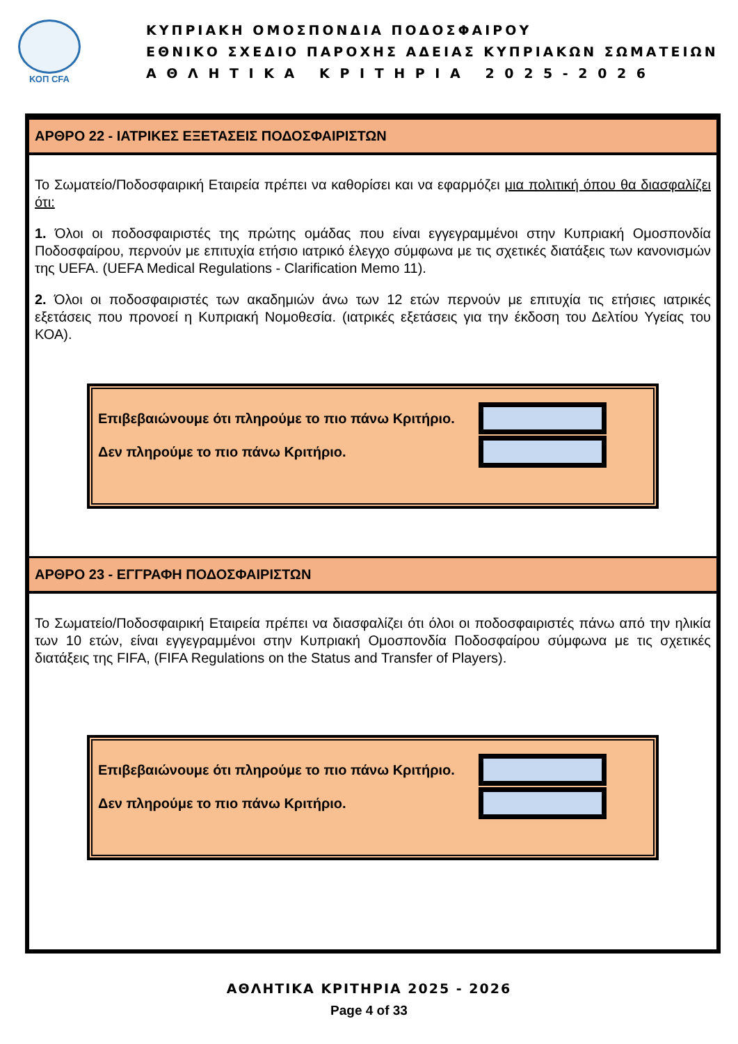ΚΟΠ CFA
ΚΥΠΡΙΑΚΗ ΟΜΟΣΠΟΝΔΙΑ ΠΟΔΟΣΦΑΙΡΟΥ
ΕΘΝΙΚΟ ΣΧΕΔΙΟ ΠΑΡΟΧΗΣ ΑΔΕΙΑΣ ΚΥΠΡΙΑΚΩΝ ΣΩΜΑΤΕΙΩΝ
Α Θ Λ Η Τ Ι Κ Α Κ Ρ Ι Τ Η Ρ Ι Α 2 0 2 5 - 2 0 2 6
ΑΡΘΡΟ 22 - ΙΑΤΡΙΚΕΣ ΕΞΕΤΑΣΕΙΣ ΠΟΔΟΣΦΑΙΡΙΣΤΩΝ
Το Σωματείο/Ποδοσφαιρική Εταιρεία πρέπει να καθορίσει και να εφαρμόζει μια πολιτική όπου θα διασφαλίζει ότι:
1. Όλοι οι ποδοσφαιριστές της πρώτης ομάδας που είναι εγγεγραμμένοι στην Κυπριακή Ομοσπονδία Ποδοσφαίρου, περνούν με επιτυχία ετήσιο ιατρικό έλεγχο σύμφωνα με τις σχετικές διατάξεις των κανονισμών της UEFA. (UEFA Medical Regulations - Clarification Memo 11).
2. Όλοι οι ποδοσφαιριστές των ακαδημιών άνω των 12 ετών περνούν με επιτυχία τις ετήσιες ιατρικές εξετάσεις που προνοεί η Κυπριακή Νομοθεσία. (ιατρικές εξετάσεις για την έκδοση του Δελτίου Υγείας του ΚΟΑ).
Επιβεβαιώνουμε ότι πληρούμε το πιο πάνω Κριτήριο.
Δεν πληρούμε το πιο πάνω Κριτήριο.
ΑΡΘΡΟ 23 - ΕΓΓΡΑΦΗ ΠΟΔΟΣΦΑΙΡΙΣΤΩΝ
Το Σωματείο/Ποδοσφαιρική Εταιρεία πρέπει να διασφαλίζει ότι όλοι οι ποδοσφαιριστές πάνω από την ηλικία των 10 ετών, είναι εγγεγραμμένοι στην Κυπριακή Ομοσπονδία Ποδοσφαίρου σύμφωνα με τις σχετικές διατάξεις της FIFA, (FIFA Regulations on the Status and Transfer of Players).
Επιβεβαιώνουμε ότι πληρούμε το πιο πάνω Κριτήριο.
Δεν πληρούμε το πιο πάνω Κριτήριο.
ΑΘΛΗΤΙΚΑ ΚΡΙΤΗΡΙΑ 2025 - 2026
Page 4 of 33